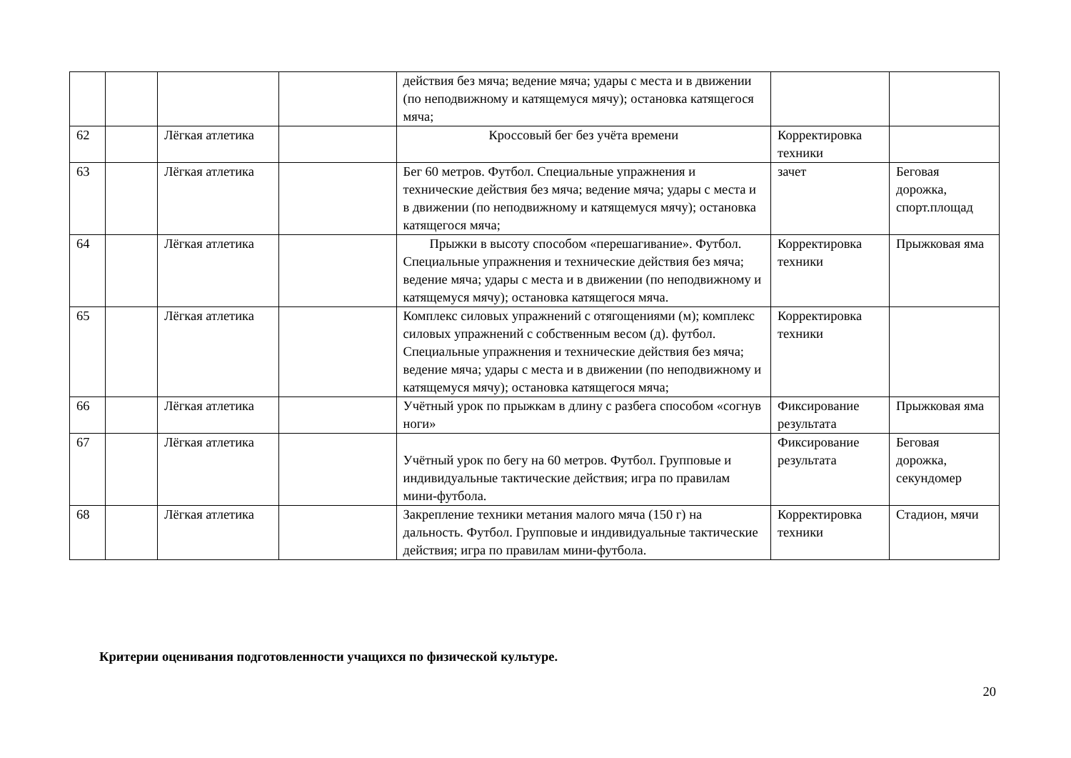| | | | | действия без мяча; ведение мяча; удары с места и в движении (по неподвижному и катящемуся мячу); остановка катящегося мяча; | | |
| 62 | | Лёгкая атлетика | | Кроссовый бег без учёта времени | Корректировка техники | |
| 63 | | Лёгкая атлетика | | Бег 60 метров. Футбол. Специальные упражнения и технические действия без мяча; ведение мяча; удары с места и в движении (по неподвижному и катящемуся мячу); остановка катящегося мяча; | зачет | Беговая дорожка, спорт.площад |
| 64 | | Лёгкая атлетика | | Прыжки в высоту способом «перешагивание». Футбол. Специальные упражнения и технические действия без мяча; ведение мяча; удары с места и в движении (по неподвижному и катящемуся мячу); остановка катящегося мяча. | Корректировка техники | Прыжковая яма |
| 65 | | Лёгкая атлетика | | Комплекс силовых упражнений с отягощениями (м); комплекс силовых упражнений с собственным весом (д). футбол. Специальные упражнения и технические действия без мяча; ведение мяча; удары с места и в движении (по неподвижному и катящемуся мячу); остановка катящегося мяча; | Корректировка техники | |
| 66 | | Лёгкая атлетика | | Учётный урок по прыжкам в длину с разбега способом «согнув ноги» | Фиксирование результата | Прыжковая яма |
| 67 | | Лёгкая атлетика | | Учётный урок по бегу на 60 метров. Футбол. Групповые и индивидуальные тактические действия; игра по правилам мини-футбола. | Фиксирование результата | Беговая дорожка, секундомер |
| 68 | | Лёгкая атлетика | | Закрепление техники метания малого мяча (150 г) на дальность. Футбол. Групповые и индивидуальные тактические действия; игра по правилам мини-футбола. | Корректировка техники | Стадион, мячи |
Критерии оценивания подготовленности учащихся по физической культуре.
20